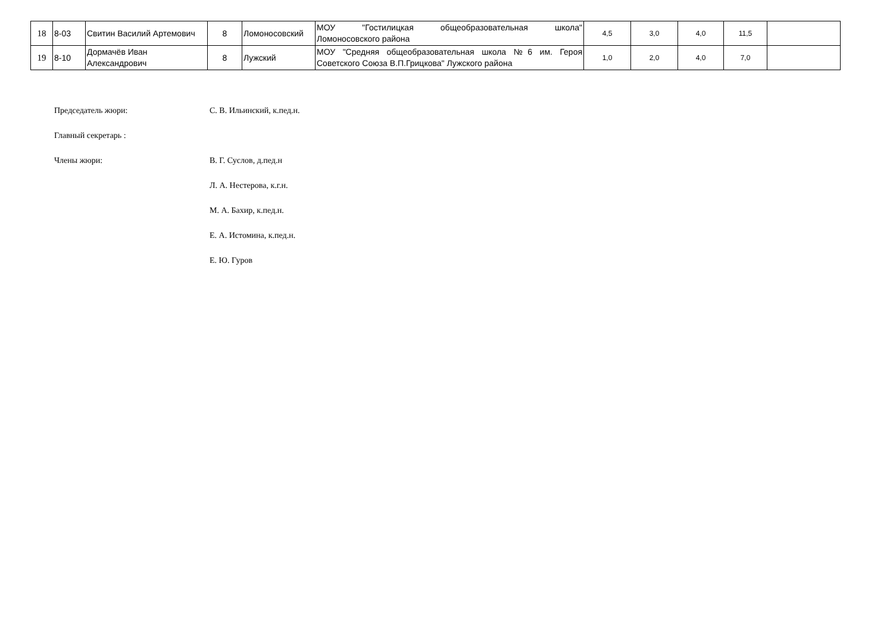| 18 | 8-03 | Свитин Василий Артемович | 8 | Ломоносовский | МОУ "Гостилицкая общеобразовательная школа" Ломоносовского района | 4,5 | 3,0 | 4,0 | 11,5 | |
| 19 | 8-10 | Дормачёв Иван Александрович | 8 | Лужский | МОУ "Средняя общеобразовательная школа №6 им. Героя Советского Союза В.П.Грицкова" Лужского района | 1,0 | 2,0 | 4,0 | 7,0 | |
Председатель жюри: С. В. Ильинский, к.пед.н.
Главный секретарь :
Члены жюри: В. Г. Суслов, д.пед.н
Л. А. Нестерова, к.г.н.
М. А. Бахир, к.пед.н.
Е. А. Истомина, к.пед.н.
Е. Ю. Гуров